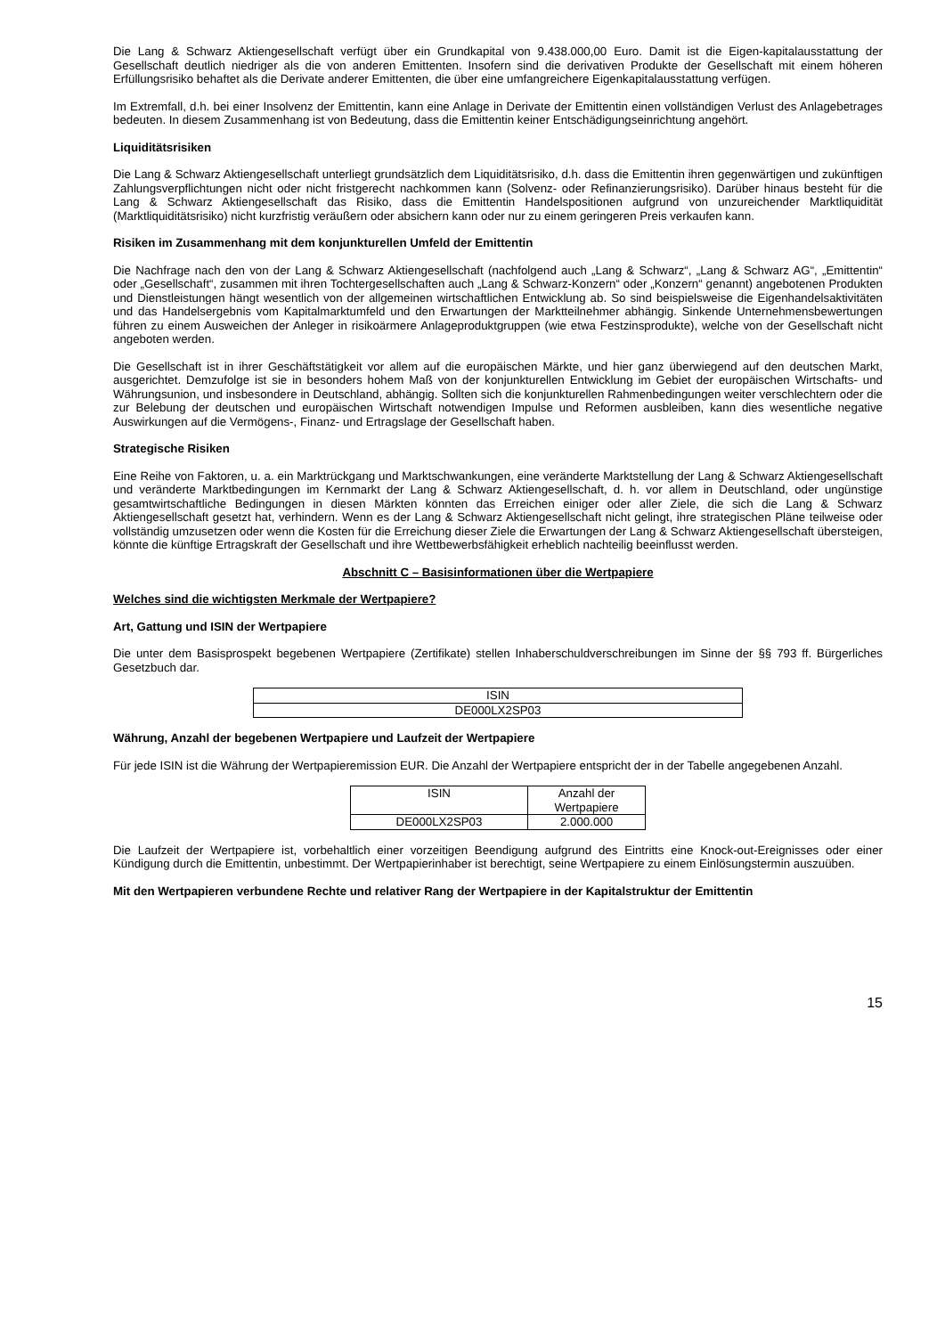Die Lang & Schwarz Aktiengesellschaft verfügt über ein Grundkapital von 9.438.000,00 Euro. Damit ist die Eigen-kapitalausstattung der Gesellschaft deutlich niedriger als die von anderen Emittenten. Insofern sind die derivativen Produkte der Gesellschaft mit einem höheren Erfüllungsrisiko behaftet als die Derivate anderer Emittenten, die über eine umfangreichere Eigenkapitalausstattung verfügen.
Im Extremfall, d.h. bei einer Insolvenz der Emittentin, kann eine Anlage in Derivate der Emittentin einen vollständigen Verlust des Anlagebetrages bedeuten. In diesem Zusammenhang ist von Bedeutung, dass die Emittentin keiner Entschädigungseinrichtung angehört.
Liquiditätsrisiken
Die Lang & Schwarz Aktiengesellschaft unterliegt grundsätzlich dem Liquiditätsrisiko, d.h. dass die Emittentin ihren gegenwärtigen und zukünftigen Zahlungsverpflichtungen nicht oder nicht fristgerecht nachkommen kann (Solvenz- oder Refinanzierungsrisiko). Darüber hinaus besteht für die Lang & Schwarz Aktiengesellschaft das Risiko, dass die Emittentin Handelspositionen aufgrund von unzureichender Marktliquidität (Marktliquiditätsrisiko) nicht kurzfristig veräußern oder absichern kann oder nur zu einem geringeren Preis verkaufen kann.
Risiken im Zusammenhang mit dem konjunkturellen Umfeld der Emittentin
Die Nachfrage nach den von der Lang & Schwarz Aktiengesellschaft (nachfolgend auch „Lang & Schwarz“, „Lang & Schwarz AG“, „Emittentin“ oder „Gesellschaft“, zusammen mit ihren Tochtergesellschaften auch „Lang & Schwarz-Konzern“ oder „Konzern“ genannt) angebotenen Produkten und Dienstleistungen hängt wesentlich von der allgemeinen wirtschaftlichen Entwicklung ab. So sind beispielsweise die Eigenhandelsaktivitäten und das Handelsergebnis vom Kapitalmarktumfeld und den Erwartungen der Marktteilnehmer abhängig. Sinkende Unternehmensbewertungen führen zu einem Ausweichen der Anleger in risikoärmere Anlageproduktgruppen (wie etwa Festzinsprodukte), welche von der Gesellschaft nicht angeboten werden.
Die Gesellschaft ist in ihrer Geschäftstätigkeit vor allem auf die europäischen Märkte, und hier ganz überwiegend auf den deutschen Markt, ausgerichtet. Demzufolge ist sie in besonders hohem Maß von der konjunkturellen Entwicklung im Gebiet der europäischen Wirtschafts- und Währungsunion, und insbesondere in Deutschland, abhängig. Sollten sich die konjunkturellen Rahmenbedingungen weiter verschlechtern oder die zur Belebung der deutschen und europäischen Wirtschaft notwendigen Impulse und Reformen ausbleiben, kann dies wesentliche negative Auswirkungen auf die Vermögens-, Finanz- und Ertragslage der Gesellschaft haben.
Strategische Risiken
Eine Reihe von Faktoren, u. a. ein Marktrückgang und Marktschwankungen, eine veränderte Marktstellung der Lang & Schwarz Aktiengesellschaft und veränderte Marktbedingungen im Kernmarkt der Lang & Schwarz Aktiengesellschaft, d. h. vor allem in Deutschland, oder ungünstige gesamtwirtschaftliche Bedingungen in diesen Märkten könnten das Erreichen einiger oder aller Ziele, die sich die Lang & Schwarz Aktiengesellschaft gesetzt hat, verhindern. Wenn es der Lang & Schwarz Aktiengesellschaft nicht gelingt, ihre strategischen Pläne teilweise oder vollständig umzusetzen oder wenn die Kosten für die Erreichung dieser Ziele die Erwartungen der Lang & Schwarz Aktiengesellschaft übersteigen, könnte die künftige Ertragskraft der Gesellschaft und ihre Wettbewerbsfähigkeit erheblich nachteilig beeinflusst werden.
Abschnitt C – Basisinformationen über die Wertpapiere
Welches sind die wichtigsten Merkmale der Wertpapiere?
Art, Gattung und ISIN der Wertpapiere
Die unter dem Basisprospekt begebenen Wertpapiere (Zertifikate) stellen Inhaberschuldverschreibungen im Sinne der §§ 793 ff. Bürgerliches Gesetzbuch dar.
| ISIN |
| DE000LX2SP03 |
Währung, Anzahl der begebenen Wertpapiere und Laufzeit der Wertpapiere
Für jede ISIN ist die Währung der Wertpapieremission EUR. Die Anzahl der Wertpapiere entspricht der in der Tabelle angegebenen Anzahl.
| ISIN | Anzahl der Wertpapiere |
| DE000LX2SP03 | 2.000.000 |
Die Laufzeit der Wertpapiere ist, vorbehaltlich einer vorzeitigen Beendigung aufgrund des Eintritts eine Knock-out-Ereignisses oder einer Kündigung durch die Emittentin, unbestimmt. Der Wertpapierinhaber ist berechtigt, seine Wertpapiere zu einem Einlösungstermin auszuüben.
Mit den Wertpapieren verbundene Rechte und relativer Rang der Wertpapiere in der Kapitalstruktur der Emittentin
15